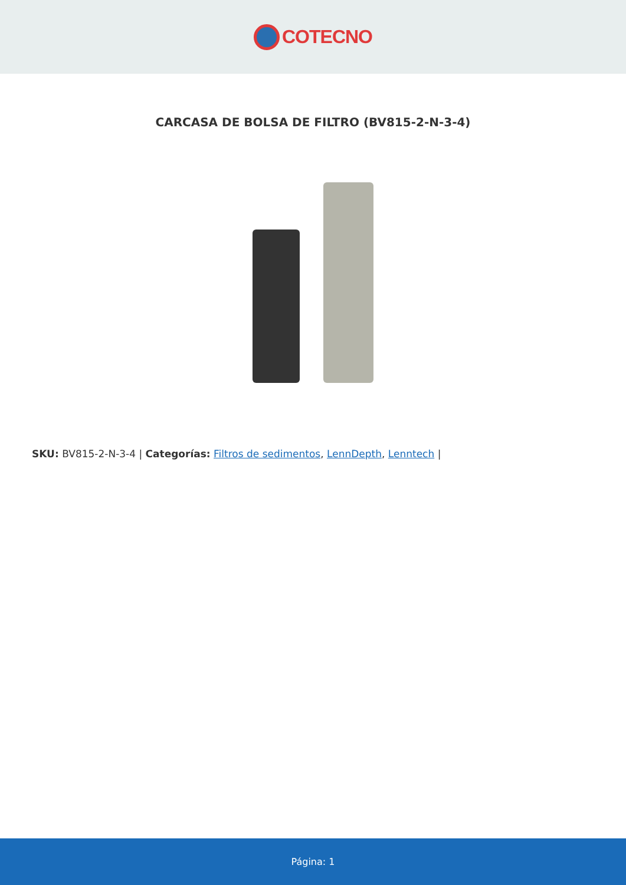COTECNO
CARCASA DE BOLSA DE FILTRO (BV815-2-N-3-4)
SKU: BV815-2-N-3-4 | Categorías: Filtros de sedimentos, LennDepth, Lenntech |
Página: 1